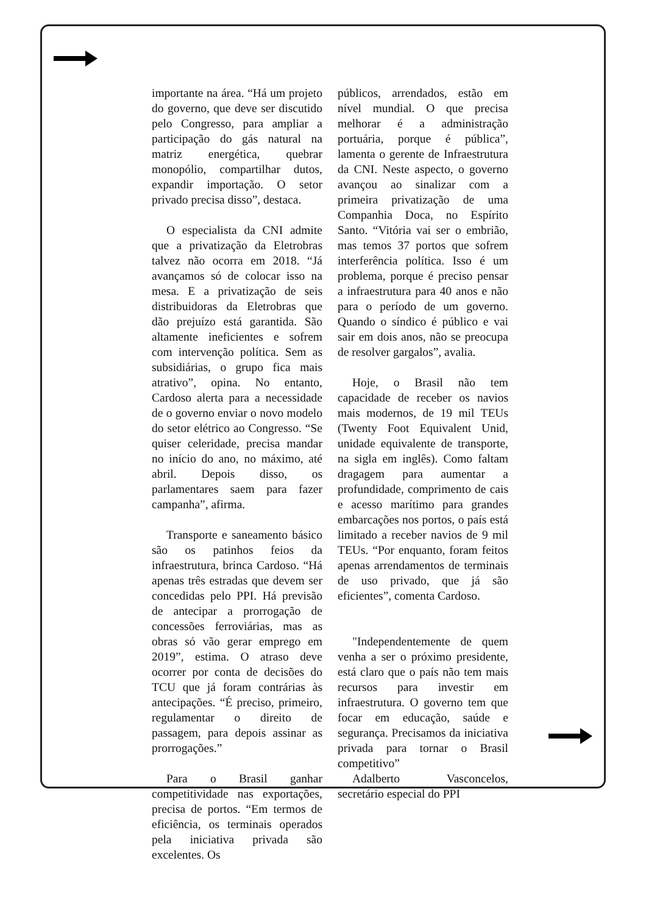importante na área. “Há um projeto do governo, que deve ser discutido pelo Congresso, para ampliar a participação do gás natural na matriz energética, quebrar monopólio, compartilhar dutos, expandir importação. O setor privado precisa disso”, destaca.
O especialista da CNI admite que a privatização da Eletrobras talvez não ocorra em 2018. “Já avançamos só de colocar isso na mesa. E a privatização de seis distribuidoras da Eletrobras que dão prejuízo está garantida. São altamente ineficientes e sofrem com intervenção política. Sem as subsidiárias, o grupo fica mais atrativo”, opina. No entanto, Cardoso alerta para a necessidade de o governo enviar o novo modelo do setor elétrico ao Congresso. “Se quiser celeridade, precisa mandar no início do ano, no máximo, até abril. Depois disso, os parlamentares saem para fazer campanha”, afirma.
Transporte e saneamento básico são os patinhos feios da infraestrutura, brinca Cardoso. “Há apenas três estradas que devem ser concedidas pelo PPI. Há previsão de antecipar a prorrogação de concessões ferroviárias, mas as obras só vão gerar emprego em 2019”, estima. O atraso deve ocorrer por conta de decisões do TCU que já foram contrárias às antecipações. “É preciso, primeiro, regulamentar o direito de passagem, para depois assinar as prorrogações.”
Para o Brasil ganhar competitividade nas exportações, precisa de portos. “Em termos de eficiência, os terminais operados pela iniciativa privada são excelentes. Os
públicos, arrendados, estão em nível mundial. O que precisa melhorar é a administração portuária, porque é pública”, lamenta o gerente de Infraestrutura da CNI. Neste aspecto, o governo avançou ao sinalizar com a primeira privatização de uma Companhia Doca, no Espírito Santo. “Vitória vai ser o embrião, mas temos 37 portos que sofrem interferência política. Isso é um problema, porque é preciso pensar a infraestrutura para 40 anos e não para o período de um governo. Quando o síndico é público e vai sair em dois anos, não se preocupa de resolver gargalos”, avalia.
Hoje, o Brasil não tem capacidade de receber os navios mais modernos, de 19 mil TEUs (Twenty Foot Equivalent Unid, unidade equivalente de transporte, na sigla em inglês). Como faltam dragagem para aumentar a profundidade, comprimento de cais e acesso marítimo para grandes embarcações nos portos, o país está limitado a receber navios de 9 mil TEUs. “Por enquanto, foram feitos apenas arrendamentos de terminais de uso privado, que já são eficientes”, comenta Cardoso.
"Independentemente de quem venha a ser o próximo presidente, está claro que o país não tem mais recursos para investir em infraestrutura. O governo tem que focar em educação, saúde e segurança. Precisamos da iniciativa privada para tornar o Brasil competitivo”
Adalberto Vasconcelos, secretário especial do PPI